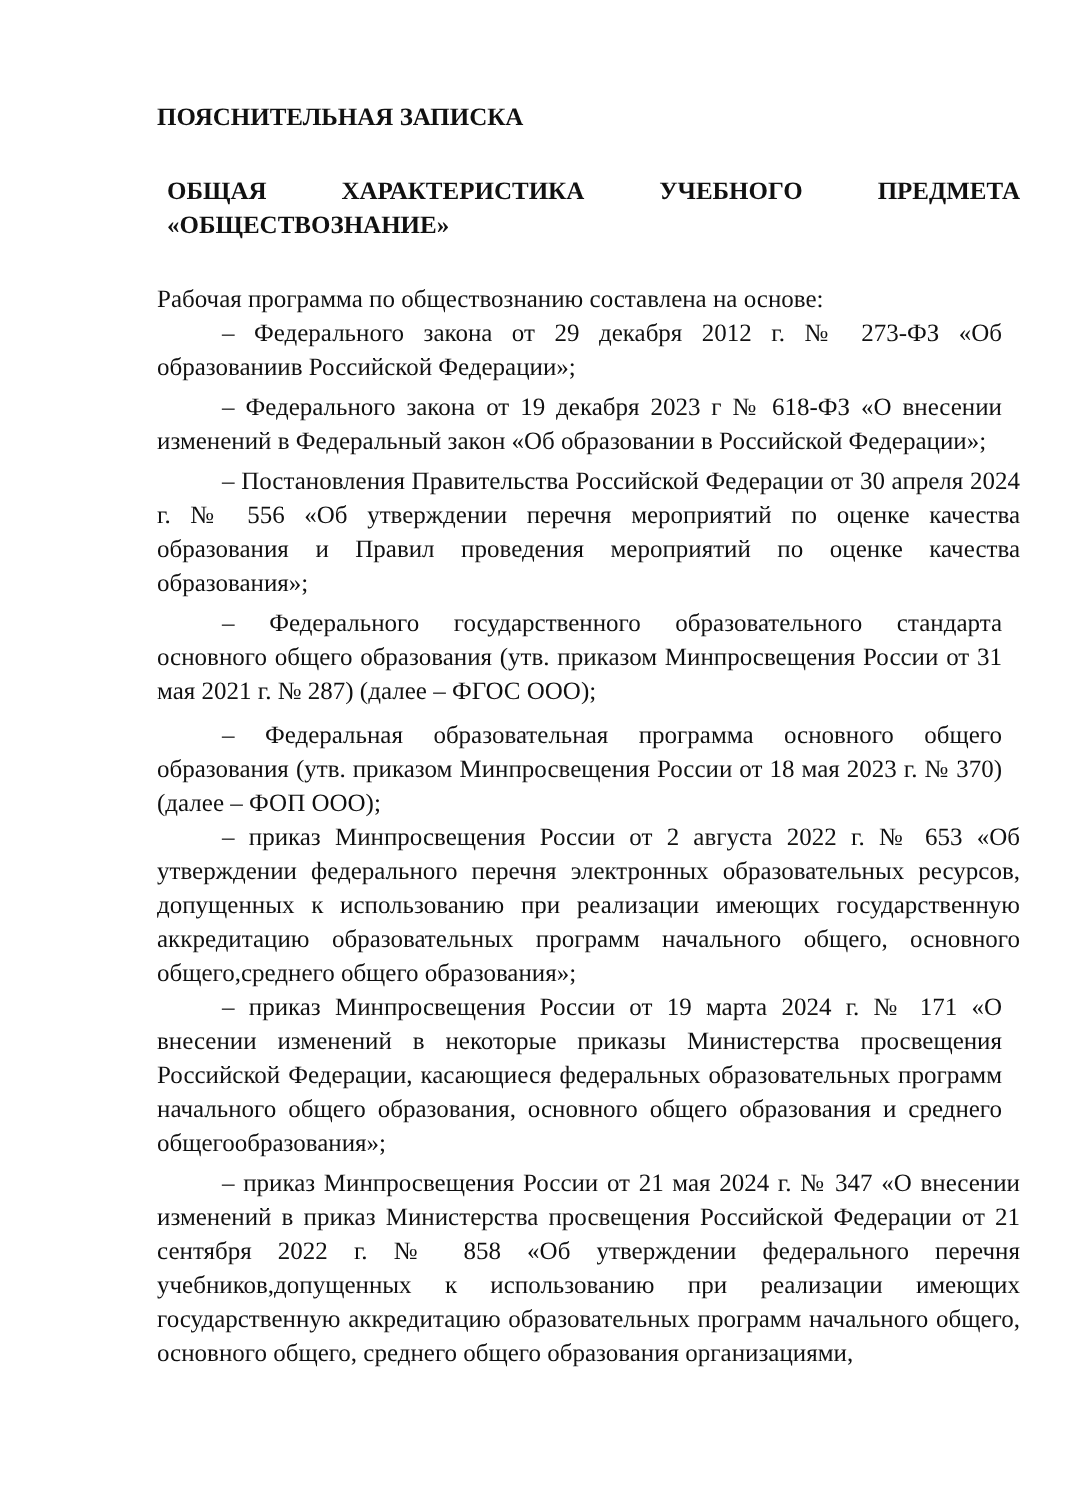ПОЯСНИТЕЛЬНАЯ ЗАПИСКА
ОБЩАЯ ХАРАКТЕРИСТИКА УЧЕБНОГО ПРЕДМЕТА «ОБЩЕСТВОЗНАНИЕ»
Рабочая программа по обществознанию составлена на основе:
– Федерального закона от 29 декабря 2012 г. № 273-ФЗ «Об образованиив Российской Федерации»;
– Федерального закона от 19 декабря 2023 г № 618-ФЗ «О внесении изменений в Федеральный закон «Об образовании в Российской Федерации»;
– Постановления Правительства Российской Федерации от 30 апреля 2024 г. № 556 «Об утверждении перечня мероприятий по оценке качества образования и Правил проведения мероприятий по оценке качества образования»;
– Федерального государственного образовательного стандарта основного общего образования (утв. приказом Минпросвещения России от 31 мая 2021 г. № 287) (далее – ФГОС ООО);
– Федеральная образовательная программа основного общего образования (утв. приказом Минпросвещения России от 18 мая 2023 г. № 370) (далее – ФОП ООО);
– приказ Минпросвещения России от 2 августа 2022 г. № 653 «Об утверждении федерального перечня электронных образовательных ресурсов, допущенных к использованию при реализации имеющих государственную аккредитацию образовательных программ начального общего, основного общего,среднего общего образования»;
– приказ Минпросвещения России от 19 марта 2024 г. № 171 «О внесении изменений в некоторые приказы Министерства просвещения Российской Федерации, касающиеся федеральных образовательных программ начального общего образования, основного общего образования и среднего общегообразования»;
– приказ Минпросвещения России от 21 мая 2024 г. № 347 «О внесении изменений в приказ Министерства просвещения Российской Федерации от 21 сентября 2022 г. № 858 «Об утверждении федерального перечня учебников,допущенных к использованию при реализации имеющих государственную аккредитацию образовательных программ начального общего, основного общего, среднего общего образования организациями,